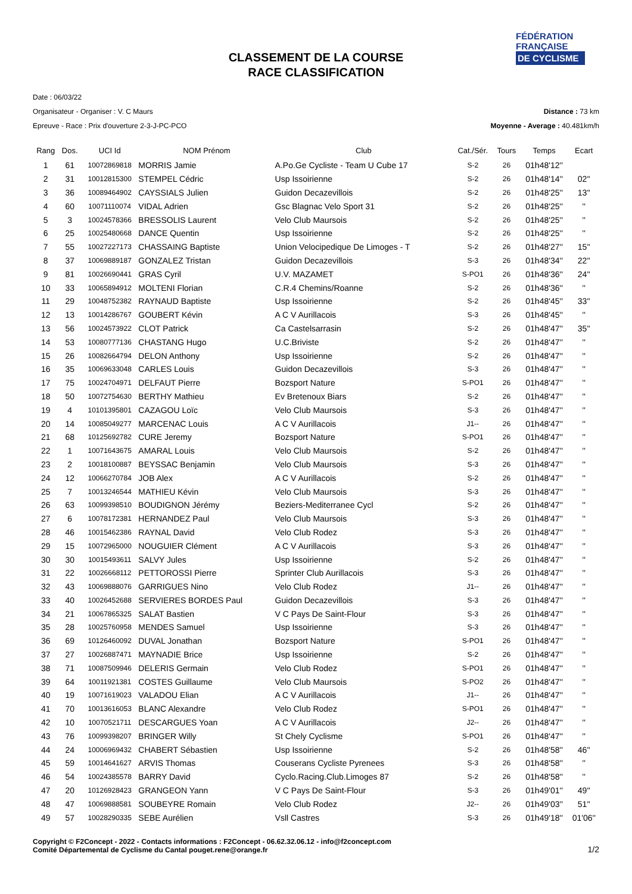CLASSEMENT DE LA COURSE
RACE CLASSIFICATION
FÉDÉRATION
FRANÇAISE
DE CYCLISME
Date : 06/03/22
Organisateur - Organiser : V. C Maurs Distance : 73 km
Epreuve - Race : Prix d'ouverture 2-3-J-PC-PCO Moyenne - Average : 40.481km/h
| Rang | Dos. | UCI Id | NOM Prénom | Club | Cat./Sér. | Tours | Temps | Ecart |
| --- | --- | --- | --- | --- | --- | --- | --- | --- |
| 1 | 61 | 10072869818 | MORRIS Jamie | A.Po.Ge Cycliste - Team U Cube 17 | S-2 | 26 | 01h48'12'' | |
| 2 | 31 | 10012815300 | STEMPEL Cédric | Usp Issoirienne | S-2 | 26 | 01h48'14'' | 02'' |
| 3 | 36 | 10089464902 | CAYSSIALS Julien | Guidon Decazevillois | S-2 | 26 | 01h48'25'' | 13'' |
| 4 | 60 | 10071110074 | VIDAL Adrien | Gsc Blagnac Velo Sport 31 | S-2 | 26 | 01h48'25'' | '' |
| 5 | 3 | 10024578366 | BRESSOLIS Laurent | Velo Club Maursois | S-2 | 26 | 01h48'25'' | '' |
| 6 | 25 | 10025480668 | DANCE Quentin | Usp Issoirienne | S-2 | 26 | 01h48'25'' | '' |
| 7 | 55 | 10027227173 | CHASSAING Baptiste | Union Velocipedique De Limoges - T | S-2 | 26 | 01h48'27'' | 15'' |
| 8 | 37 | 10069889187 | GONZALEZ Tristan | Guidon Decazevillois | S-3 | 26 | 01h48'34'' | 22'' |
| 9 | 81 | 10026690441 | GRAS Cyril | U.V. MAZAMET | S-PO1 | 26 | 01h48'36'' | 24'' |
| 10 | 33 | 10065894912 | MOLTENI Florian | C.R.4 Chemins/Roanne | S-2 | 26 | 01h48'36'' | '' |
| 11 | 29 | 10048752382 | RAYNAUD Baptiste | Usp Issoirienne | S-2 | 26 | 01h48'45'' | 33'' |
| 12 | 13 | 10014286767 | GOUBERT Kévin | A C V Aurillacois | S-3 | 26 | 01h48'45'' | '' |
| 13 | 56 | 10024573922 | CLOT Patrick | Ca Castelsarrasin | S-2 | 26 | 01h48'47'' | 35'' |
| 14 | 53 | 10080777136 | CHASTANG Hugo | U.C.Briviste | S-2 | 26 | 01h48'47'' | '' |
| 15 | 26 | 10082664794 | DELON Anthony | Usp Issoirienne | S-2 | 26 | 01h48'47'' | '' |
| 16 | 35 | 10069633048 | CARLES Louis | Guidon Decazevillois | S-3 | 26 | 01h48'47'' | '' |
| 17 | 75 | 10024704971 | DELFAUT Pierre | Bozsport Nature | S-PO1 | 26 | 01h48'47'' | '' |
| 18 | 50 | 10072754630 | BERTHY Mathieu | Ev Bretenoux Biars | S-2 | 26 | 01h48'47'' | '' |
| 19 | 4 | 10101395801 | CAZAGOU Loïc | Velo Club Maursois | S-3 | 26 | 01h48'47'' | '' |
| 20 | 14 | 10085049277 | MARCENAC Louis | A C V Aurillacois | J1-- | 26 | 01h48'47'' | '' |
| 21 | 68 | 10125692782 | CURE Jeremy | Bozsport Nature | S-PO1 | 26 | 01h48'47'' | '' |
| 22 | 1 | 10071643675 | AMARAL Louis | Velo Club Maursois | S-2 | 26 | 01h48'47'' | '' |
| 23 | 2 | 10018100887 | BEYSSAC Benjamin | Velo Club Maursois | S-3 | 26 | 01h48'47'' | '' |
| 24 | 12 | 10066270784 | JOB Alex | A C V Aurillacois | S-2 | 26 | 01h48'47'' | '' |
| 25 | 7 | 10013246544 | MATHIEU Kévin | Velo Club Maursois | S-3 | 26 | 01h48'47'' | '' |
| 26 | 63 | 10099398510 | BOUDIGNON Jérémy | Beziers-Mediterranee Cycl | S-2 | 26 | 01h48'47'' | '' |
| 27 | 6 | 10078172381 | HERNANDEZ Paul | Velo Club Maursois | S-3 | 26 | 01h48'47'' | '' |
| 28 | 46 | 10015462386 | RAYNAL David | Velo Club Rodez | S-3 | 26 | 01h48'47'' | '' |
| 29 | 15 | 10072965000 | NOUGUIER Clément | A C V Aurillacois | S-3 | 26 | 01h48'47'' | '' |
| 30 | 30 | 10015493611 | SALVY Jules | Usp Issoirienne | S-2 | 26 | 01h48'47'' | '' |
| 31 | 22 | 10026668112 | PETTOROSSI Pierre | Sprinter Club Aurillacois | S-3 | 26 | 01h48'47'' | '' |
| 32 | 43 | 10069888076 | GARRIGUES Nino | Velo Club Rodez | J1-- | 26 | 01h48'47'' | '' |
| 33 | 40 | 10026452688 | SERVIERES BORDES Paul | Guidon Decazevillois | S-3 | 26 | 01h48'47'' | '' |
| 34 | 21 | 10067865325 | SALAT Bastien | V C Pays De Saint-Flour | S-3 | 26 | 01h48'47'' | '' |
| 35 | 28 | 10025760958 | MENDES Samuel | Usp Issoirienne | S-3 | 26 | 01h48'47'' | '' |
| 36 | 69 | 10126460092 | DUVAL Jonathan | Bozsport Nature | S-PO1 | 26 | 01h48'47'' | '' |
| 37 | 27 | 10026887471 | MAYNADIE Brice | Usp Issoirienne | S-2 | 26 | 01h48'47'' | '' |
| 38 | 71 | 10087509946 | DELERIS Germain | Velo Club Rodez | S-PO1 | 26 | 01h48'47'' | '' |
| 39 | 64 | 10011921381 | COSTES Guillaume | Velo Club Maursois | S-PO2 | 26 | 01h48'47'' | '' |
| 40 | 19 | 10071619023 | VALADOU Elian | A C V Aurillacois | J1-- | 26 | 01h48'47'' | '' |
| 41 | 70 | 10013616053 | BLANC Alexandre | Velo Club Rodez | S-PO1 | 26 | 01h48'47'' | '' |
| 42 | 10 | 10070521711 | DESCARGUES Yoan | A C V Aurillacois | J2-- | 26 | 01h48'47'' | '' |
| 43 | 76 | 10099398207 | BRINGER Willy | St Chely Cyclisme | S-PO1 | 26 | 01h48'47'' | '' |
| 44 | 24 | 10006969432 | CHABERT Sébastien | Usp Issoirienne | S-2 | 26 | 01h48'58'' | 46'' |
| 45 | 59 | 10014641627 | ARVIS Thomas | Couserans Cycliste Pyrenees | S-3 | 26 | 01h48'58'' | '' |
| 46 | 54 | 10024385578 | BARRY David | Cyclo.Racing.Club.Limoges 87 | S-2 | 26 | 01h48'58'' | '' |
| 47 | 20 | 10126928423 | GRANGEON Yann | V C Pays De Saint-Flour | S-3 | 26 | 01h49'01'' | 49'' |
| 48 | 47 | 10069888581 | SOUBEYRE Romain | Velo Club Rodez | J2-- | 26 | 01h49'03'' | 51'' |
| 49 | 57 | 10028290335 | SEBE Aurélien | Vsll Castres | S-3 | 26 | 01h49'18'' | 01'06'' |
Copyright © F2Concept - 2022 - Contacts informations : F2Concept - 06.62.32.06.12 - info@f2concept.com
Comité Départemental de Cyclisme du Cantal pouget.rene@orange.fr
1/2